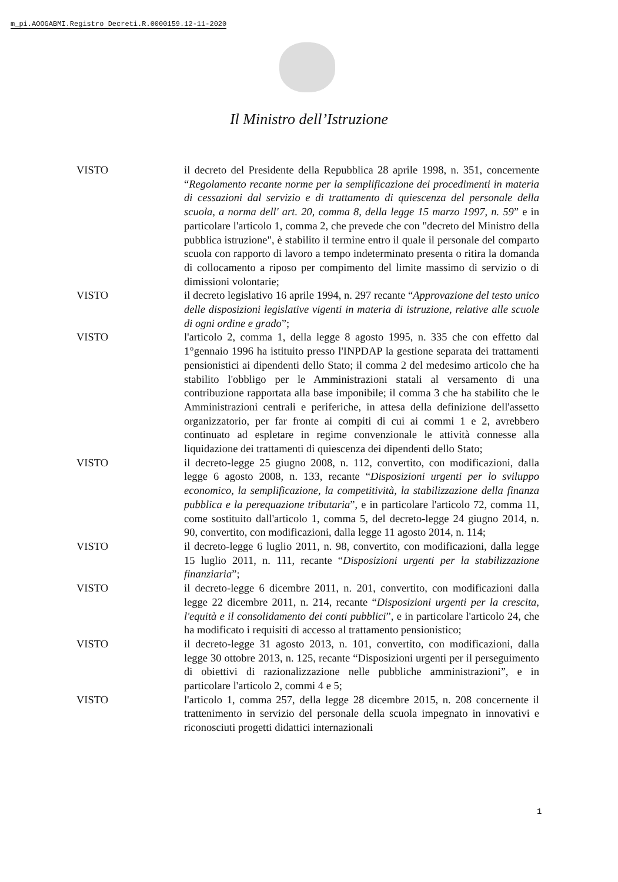m_pi.AOOGABMI.Registro Decreti.R.0000159.12-11-2020
Il Ministro dell’Istruzione
VISTO il decreto del Presidente della Repubblica 28 aprile 1998, n. 351, concernente “Regolamento recante norme per la semplificazione dei procedimenti in materia di cessazioni dal servizio e di trattamento di quiescenza del personale della scuola, a norma dell' art. 20, comma 8, della legge 15 marzo 1997, n. 59” e in particolare l'articolo 1, comma 2, che prevede che con "decreto del Ministro della pubblica istruzione", è stabilito il termine entro il quale il personale del comparto scuola con rapporto di lavoro a tempo indeterminato presenta o ritira la domanda di collocamento a riposo per compimento del limite massimo di servizio o di dimissioni volontarie;
VISTO il decreto legislativo 16 aprile 1994, n. 297 recante “Approvazione del testo unico delle disposizioni legislative vigenti in materia di istruzione, relative alle scuole di ogni ordine e grado”;
VISTO l'articolo 2, comma 1, della legge 8 agosto 1995, n. 335 che con effetto dal 1°gennaio 1996 ha istituito presso l'INPDAP la gestione separata dei trattamenti pensionistici ai dipendenti dello Stato; il comma 2 del medesimo articolo che ha stabilito l'obbligo per le Amministrazioni statali al versamento di una contribuzione rapportata alla base imponibile; il comma 3 che ha stabilito che le Amministrazioni centrali e periferiche, in attesa della definizione dell'assetto organizzatorio, per far fronte ai compiti di cui ai commi 1 e 2, avrebbero continuato ad espletare in regime convenzionale le attività connesse alla liquidazione dei trattamenti di quiescenza dei dipendenti dello Stato;
VISTO il decreto-legge 25 giugno 2008, n. 112, convertito, con modificazioni, dalla legge 6 agosto 2008, n. 133, recante “Disposizioni urgenti per lo sviluppo economico, la semplificazione, la competitività, la stabilizzazione della finanza pubblica e la perequazione tributaria”, e in particolare l'articolo 72, comma 11, come sostituito dall'articolo 1, comma 5, del decreto-legge 24 giugno 2014, n. 90, convertito, con modificazioni, dalla legge 11 agosto 2014, n. 114;
VISTO il decreto-legge 6 luglio 2011, n. 98, convertito, con modificazioni, dalla legge 15 luglio 2011, n. 111, recante “Disposizioni urgenti per la stabilizzazione finanziaria”;
VISTO il decreto-legge 6 dicembre 2011, n. 201, convertito, con modificazioni dalla legge 22 dicembre 2011, n. 214, recante “Disposizioni urgenti per la crescita, l'equità e il consolidamento dei conti pubblici”, e in particolare l'articolo 24, che ha modificato i requisiti di accesso al trattamento pensionistico;
VISTO il decreto-legge 31 agosto 2013, n. 101, convertito, con modificazioni, dalla legge 30 ottobre 2013, n. 125, recante “Disposizioni urgenti per il perseguimento di obiettivi di razionalizzazione nelle pubbliche amministrazioni”, e in particolare l'articolo 2, commi 4 e 5;
VISTO l'articolo 1, comma 257, della legge 28 dicembre 2015, n. 208 concernente il trattenimento in servizio del personale della scuola impegnato in innovativi e riconosciuti progetti didattici internazionali
1